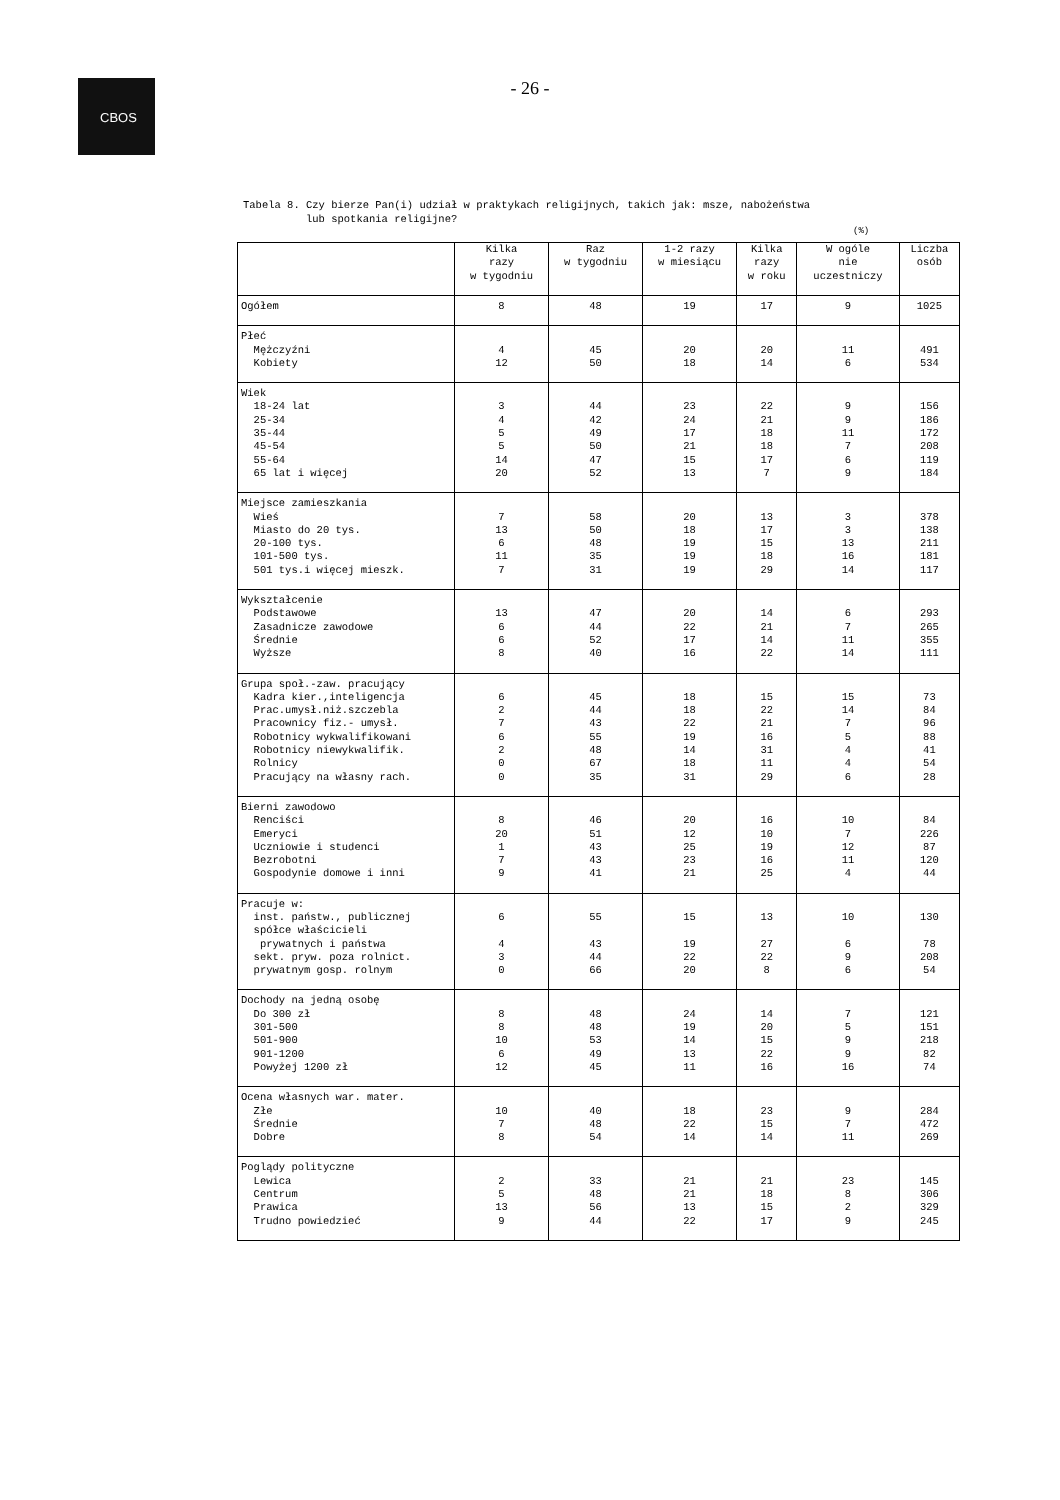CBOS
- 26 -
Tabela 8. Czy bierze Pan(i) udział w praktykach religijnych, takich jak: msze, nabożeństwa lub spotkania religijne?
(%)
| | Kilka razy w tygodniu | Raz w tygodniu | 1-2 razy w miesiącu | Kilka razy w roku | W ogóle nie uczestniczy | Liczba osób |
| --- | --- | --- | --- | --- | --- | --- |
| Ogółem | 8 | 48 | 19 | 17 | 9 | 1025 |
| Płeć Mężczyźni Kobiety | 4 12 | 45 50 | 20 18 | 20 14 | 11 6 | 491 534 |
| Wiek 18-24 lat 25-34 35-44 45-54 55-64 65 lat i więcej | 3 4 5 5 14 20 | 44 42 49 50 47 52 | 23 24 17 21 15 13 | 22 21 18 18 17 7 | 9 9 11 7 6 9 | 156 186 172 208 119 184 |
| Miejsce zamieszkania Wieś Miasto do 20 tys. 20-100 tys. 101-500 tys. 501 tys.i więcej mieszk. | 7 13 6 11 7 | 58 50 48 35 31 | 20 18 19 19 19 | 13 17 15 18 29 | 3 3 13 16 14 | 378 138 211 181 117 |
| Wykształcenie Podstawowe Zasadnicze zawodowe Średnie Wyższe | 13 6 6 8 | 47 44 52 40 | 20 22 17 16 | 14 21 14 22 | 6 7 11 14 | 293 265 355 111 |
| Grupa społ.-zaw. pracujący Kadra kier.,inteligencja Prac.umysł.niż.szczebla Pracownicy fiz.- umysł. Robotnicy wykwalifikowani Robotnicy niewykwalifik. Rolnicy Pracujący na własny rach. | 6 2 7 6 2 0 0 | 45 44 43 55 48 67 35 | 18 18 22 19 14 18 31 | 15 22 21 16 31 11 29 | 15 14 7 5 4 4 6 | 73 84 96 88 41 54 28 |
| Bierni zawodowo Renciści Emeryci Uczniowie i studenci Bezrobotni Gospodynie domowe i inni | 8 20 1 7 9 | 46 51 43 43 41 | 20 12 25 23 21 | 16 10 19 16 25 | 10 7 12 11 4 | 84 226 87 120 44 |
| Pracuje w: inst. państw., publicznej spółce właścicieli prywatnych i państwa sekt. pryw. poza rolnict. prywatnym gosp. rolnym | 6 4 3 0 | 55 43 44 66 | 15 19 22 20 | 13 27 22 8 | 10 6 9 6 | 130 78 208 54 |
| Dochody na jedną osobę Do 300 zł 301-500 501-900 901-1200 Powyżej 1200 zł | 8 8 10 6 12 | 48 48 53 49 45 | 24 19 14 13 11 | 14 20 15 22 16 | 7 5 9 9 16 | 121 151 218 82 74 |
| Ocena własnych war. mater. Złe Średnie Dobre | 10 7 8 | 40 48 54 | 18 22 14 | 23 15 14 | 9 7 11 | 284 472 269 |
| Poglądy polityczne Lewica Centrum Prawica Trudno powiedzieć | 2 5 13 9 | 33 48 56 44 | 21 21 13 22 | 21 18 15 17 | 23 8 2 9 | 145 306 329 245 |